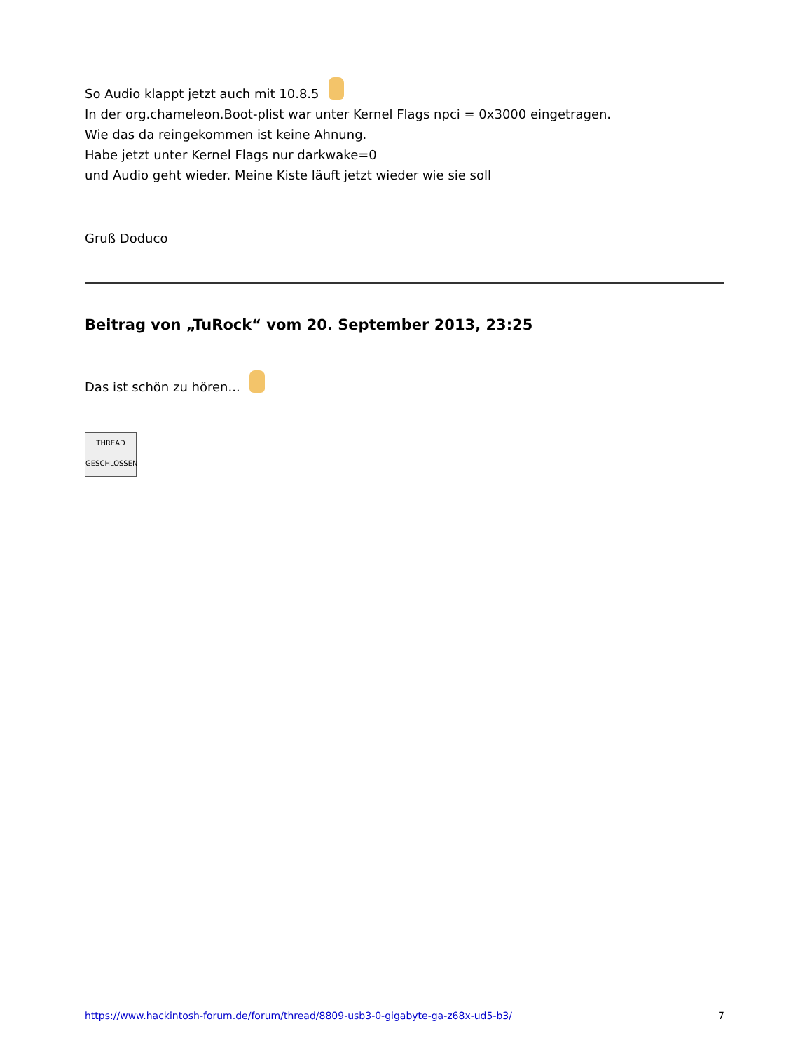So Audio klappt jetzt auch mit 10.8.5
In der org.chameleon.Boot-plist war unter Kernel Flags npci = 0x3000 eingetragen.
Wie das da reingekommen ist keine Ahnung.
Habe jetzt unter Kernel Flags nur darkwake=0
und Audio geht wieder. Meine Kiste läuft jetzt wieder wie sie soll
Gruß Doduco
Beitrag von „TuRock“ vom 20. September 2013, 23:25
Das ist schön zu hören...
THREAD
GESCHLOSSEN!
https://www.hackintosh-forum.de/forum/thread/8809-usb3-0-gigabyte-ga-z68x-ud5-b3/ 7